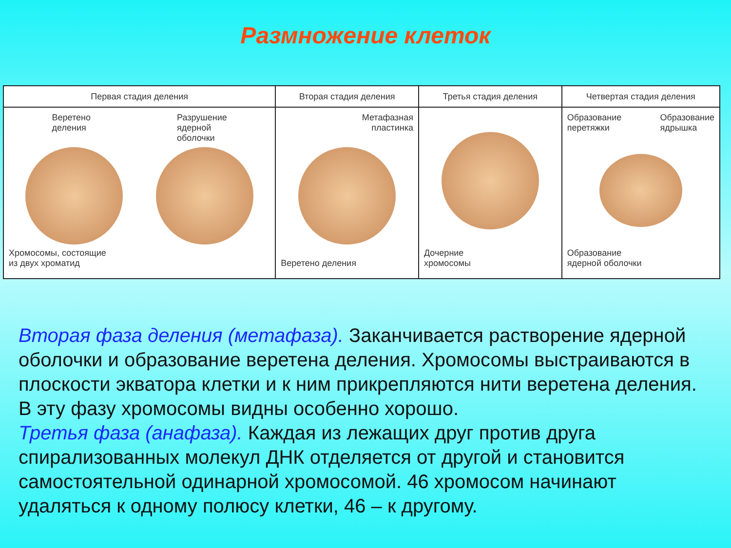Размножение клеток
| Первая стадия деления | Вторая стадия деления | Третья стадия деления | Четвертая стадия деления |
| --- | --- | --- | --- |
| Веретено деления Разрушение ядерной оболочки Хромосомы, состоящие из двух хроматид | Метафазная пластинка Веретено деления | Дочерние хромосомы | Образование перетяжки Образование ядрышка Образование ядерной оболочки |
Вторая фаза деления (метафаза). Заканчивается растворение ядерной оболочки и образование веретена деления. Хромосомы выстраиваются в плоскости экватора клетки и к ним прикрепляются нити веретена деления. В эту фазу хромосомы видны особенно хорошо.
Третья фаза (анафаза). Каждая из лежащих друг против друга спирализованных молекул ДНК отделяется от другой и становится самостоятельной одинарной хромосомой. 46 хромосом начинают удаляться к одному полюсу клетки, 46 – к другому.